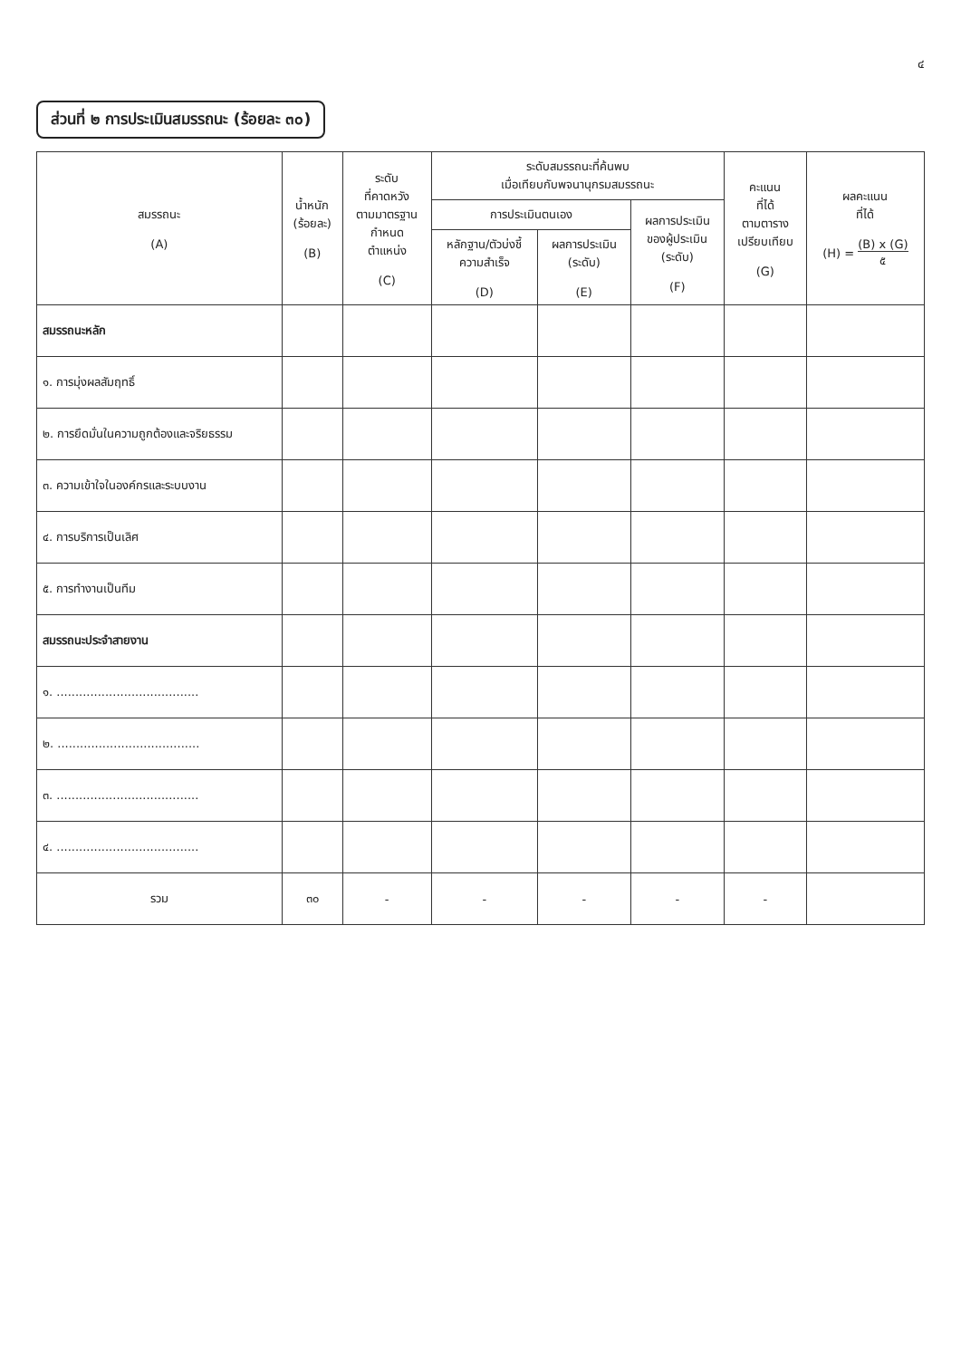๔
ส่วนที่ ๒ การประเมินสมรรถนะ (ร้อยละ ๓๐)
| สมรรถนะ (A) | น้ำหนัก (ร้อยละ) (B) | ระดับ ที่คาดหวัง ตามมาตรฐาน กำหนด ตำแหน่ง (C) | ระดับสมรรถนะที่ค้นพบ เมื่อเทียบกับพจนานุกรมสมรรถนะ | | | คะแนน ที่ได้ ตามตาราง เปรียบเทียบ (G) | ผลคะแนน ที่ได้ (H) = (B) x (G) ๕ |
| --- | --- | --- | --- | --- | --- | --- | --- |
| | | | การประเมินตนเอง | | ผลการประเมิน ของผู้ประเมิน (ระดับ) (F) | | |
| | | | หลักฐาน/ตัวบ่งชี้ ความสำเร็จ (D) | ผลการประเมิน (ระดับ) (E) | | | |
| สมรรถนะหลัก | | | | | | | |
| ๑. การมุ่งผลสัมฤทธิ์ | | | | | | | |
| ๒. การยึดมั่นในความถูกต้องและจริยธรรม | | | | | | | |
| ๓. ความเข้าใจในองค์กรและระบบงาน | | | | | | | |
| ๔. การบริการเป็นเลิศ | | | | | | | |
| ๕. การทำงานเป็นทีม | | | | | | | |
| สมรรถนะประจำสายงาน | | | | | | | |
| ๑. ...................................... | | | | | | | |
| ๒. ...................................... | | | | | | | |
| ๓. ...................................... | | | | | | | |
| ๔. ...................................... | | | | | | | |
| รวม | ๓๐ | - | - | - | - | - | |